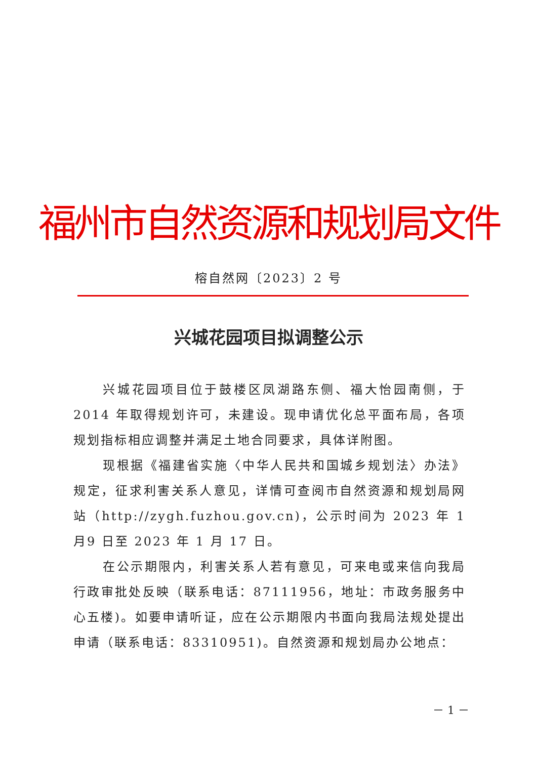福州市自然资源和规划局文件
榕自然网〔2023〕2 号
兴城花园项目拟调整公示
兴城花园项目位于鼓楼区凤湖路东侧、福大怡园南侧，于2014 年取得规划许可，未建设。现申请优化总平面布局，各项规划指标相应调整并满足土地合同要求，具体详附图。
现根据《福建省实施〈中华人民共和国城乡规划法〉办法》规定，征求利害关系人意见，详情可查阅市自然资源和规划局网站（http://zygh.fuzhou.gov.cn)，公示时间为 2023 年 1 月9 日至 2023 年 1 月 17 日。
在公示期限内，利害关系人若有意见，可来电或来信向我局行政审批处反映（联系电话：87111956，地址：市政务服务中心五楼)。如要申请听证，应在公示期限内书面向我局法规处提出申请（联系电话：83310951)。自然资源和规划局办公地点：
－ 1 －